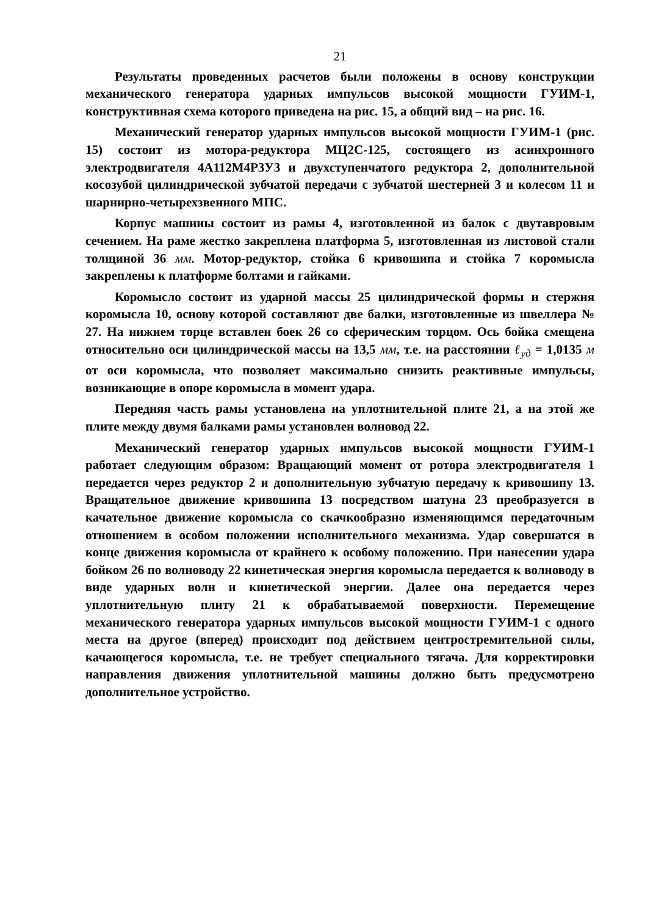21
Результаты проведенных расчетов были положены в основу конструкции механического генератора ударных импульсов высокой мощности ГУИМ-1, конструктивная схема которого приведена на рис. 15, а общий вид – на рис. 16.
Механический генератор ударных импульсов высокой мощности ГУИМ-1 (рис. 15) состоит из мотора-редуктора МЦ2С-125, состоящего из асинхронного электродвигателя 4А112М4Р3У3 и двухступенчатого редуктора 2, дополнительной косозубой цилиндрической зубчатой передачи с зубчатой шестерней 3 и колесом 11 и шарнирно-четырехзвенного МПС.
Корпус машины состоит из рамы 4, изготовленной из балок с двутавровым сечением. На раме жестко закреплена платформа 5, изготовленная из листовой стали толщиной 36 мм. Мотор-редуктор, стойка 6 кривошипа и стойка 7 коромысла закреплены к платформе болтами и гайками.
Коромысло состоит из ударной массы 25 цилиндрической формы и стержня коромысла 10, основу которой составляют две балки, изготовленные из швеллера № 27. На нижнем торце вставлен боек 26 со сферическим торцом. Ось бойка смещена относительно оси цилиндрической массы на 13,5 мм, т.е. на расстоянии ℓ<sub>уд</sub> = 1,0135 м от оси коромысла, что позволяет максимально снизить реактивные импульсы, возникающие в опоре коромысла в момент удара.
Передняя часть рамы установлена на уплотнительной плите 21, а на этой же плите между двумя балками рамы установлен волновод 22.
Механический генератор ударных импульсов высокой мощности ГУИМ-1 работает следующим образом: Вращающий момент от ротора электродвигателя 1 передается через редуктор 2 и дополнительную зубчатую передачу к кривошипу 13. Вращательное движение кривошипа 13 посредством шатуна 23 преобразуется в качательное движение коромысла со скачкообразно изменяющимся передаточным отношением в особом положении исполнительного механизма. Удар совершатся в конце движения коромысла от крайнего к особому положению. При нанесении удара бойком 26 по волноводу 22 кинетическая энергия коромысла передается к волноводу в виде ударных волн и кинетической энергии. Далее она передается через уплотнительную плиту 21 к обрабатываемой поверхности. Перемещение механического генератора ударных импульсов высокой мощности ГУИМ-1 с одного места на другое (вперед) происходит под действием центростремительной силы, качающегося коромысла, т.е. не требует специального тягача. Для корректировки направления движения уплотнительной машины должно быть предусмотрено дополнительное устройство.